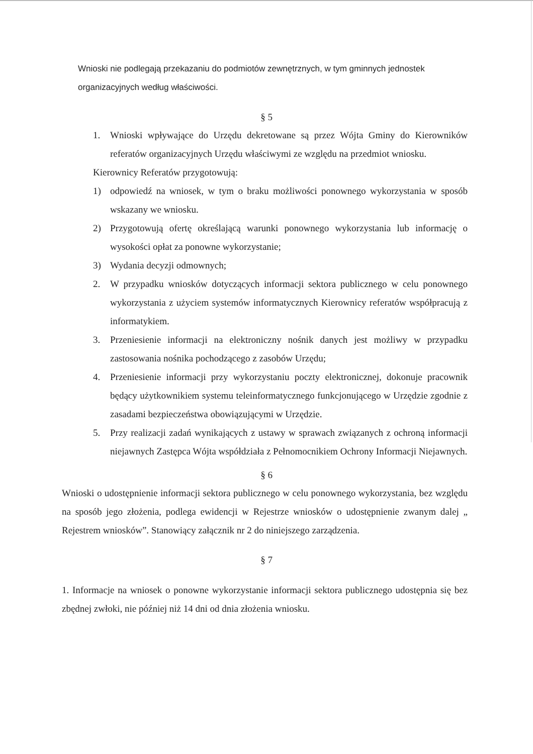Wnioski nie podlegają przekazaniu do podmiotów zewnętrznych, w tym gminnych jednostek organizacyjnych według właściwości.
§ 5
1. Wnioski wpływające do Urzędu dekretowane są przez Wójta Gminy do Kierowników referatów organizacyjnych Urzędu właściwymi ze względu na przedmiot wniosku.
Kierownicy Referatów przygotowują:
1) odpowiedź na wniosek, w tym o braku możliwości ponownego wykorzystania w sposób wskazany we wniosku.
2) Przygotowują ofertę określającą warunki ponownego wykorzystania lub informację o wysokości opłat za ponowne wykorzystanie;
3) Wydania decyzji odmownych;
2. W przypadku wniosków dotyczących informacji sektora publicznego w celu ponownego wykorzystania z użyciem systemów informatycznych Kierownicy referatów współpracują z informatykiem.
3. Przeniesienie informacji na elektroniczny nośnik danych jest możliwy w przypadku zastosowania nośnika pochodzącego z zasobów Urzędu;
4. Przeniesienie informacji przy wykorzystaniu poczty elektronicznej, dokonuje pracownik będący użytkownikiem systemu teleinformatycznego funkcjonującego w Urzędzie zgodnie z zasadami bezpieczeństwa obowiązującymi w Urzędzie.
5. Przy realizacji zadań wynikających z ustawy w sprawach związanych z ochroną informacji niejawnych Zastępca Wójta współdziała z Pełnomocnikiem Ochrony Informacji Niejawnych.
§ 6
Wnioski o udostępnienie informacji sektora publicznego w celu ponownego wykorzystania, bez względu na sposób jego złożenia, podlega ewidencji w Rejestrze wniosków o udostępnienie zwanym dalej „ Rejestrem wniosków”. Stanowiący załącznik nr 2 do niniejszego zarządzenia.
§ 7
1. Informacje na wniosek o ponowne wykorzystanie informacji sektora publicznego udostępnia się bez zbędnej zwłoki, nie później niż 14 dni od dnia złożenia wniosku.